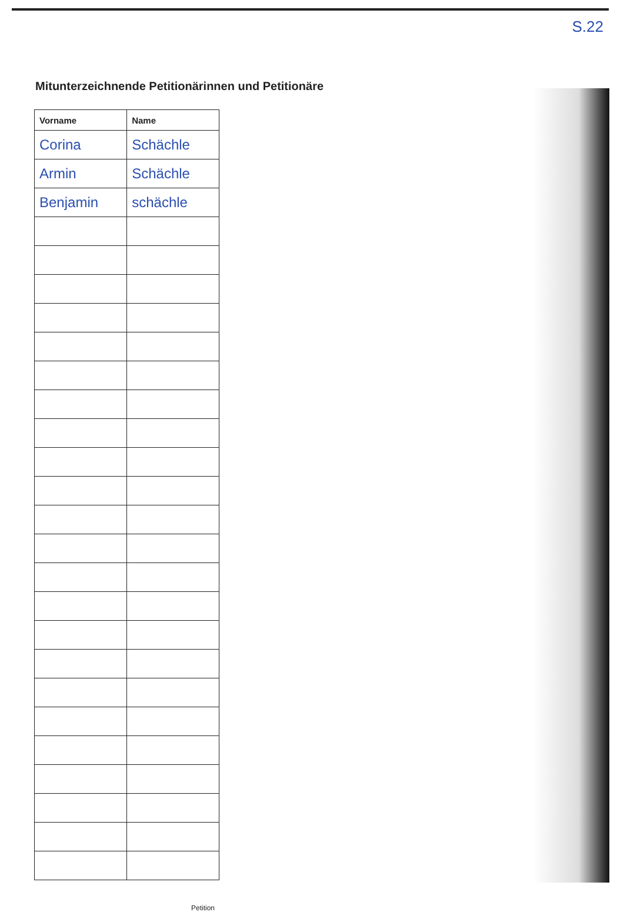S.22
Mitunterzeichnende Petitionärinnen und Petitionäre
| Vorname | Name |
| --- | --- |
| Corina | Schächle |
| Armin | Schächle |
| Benjamin | schächle |
Petition